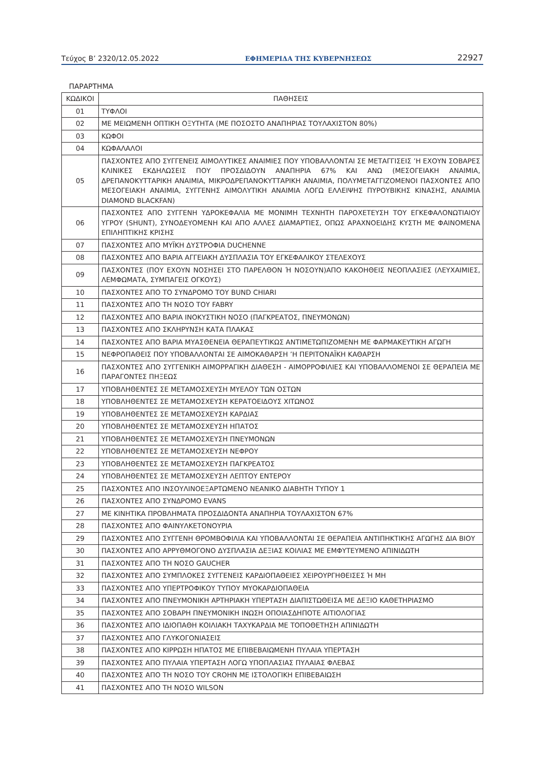Τεύχος Β’ 2320/12.05.2022 ΕΦΗΜΕΡΙΔΑ ΤΗΣ ΚΥΒΕΡΝΗΣΕΩΣ 22927
ΠΑΡΑΡΤΗΜΑ
| ΚΩΔΙΚΟΙ | ΠΑΘΗΣΕΙΣ |
| --- | --- |
| 01 | ΤΥΦΛΟΙ |
| 02 | ΜΕ ΜΕΙΩΜΕΝΗ ΟΠΤΙΚΗ ΟΞΥΤΗΤΑ (ΜΕ ΠΟΣΟΣΤΟ ΑΝΑΠΗΡΙΑΣ ΤΟΥΛΑΧΙΣΤΟΝ 80%) |
| 03 | ΚΩΦΟΙ |
| 04 | ΚΩΦΑΛΑΛΟΙ |
| 05 | ΠΑΣΧΟΝΤΕΣ ΑΠΟ ΣΥΓΓΕΝΕΙΣ ΑΙΜΟΛΥΤΙΚΕΣ ΑΝΑΙΜΙΕΣ ΠΟΥ ΥΠΟΒΑΛΛΟΝΤΑΙ ΣΕ ΜΕΤΑΓΓΙΣΕΙΣ ’Η ΕΧΟΥΝ ΣΟΒΑΡΕΣ ΚΛΙΝΙΚΕΣ ΕΚΔΗΛΩΣΕΙΣ ΠΟΥ ΠΡΟΣΔΙΔΟΥΝ ΑΝΑΠΗΡΙΑ 67% ΚΑΙ ΑΝΩ (ΜΕΣΟΓΕΙΑΚΗ ΑΝΑΙ­ΜΙΑ, ΔΡΕΠΑΝΟΚΥΤΤΑΡΙΚΗ ΑΝΑΙΜΙΑ, ΜΙΚΡΟΔΡΕΠΑΝΟΚΥΤΤΑΡΙΚΗ ΑΝΑΙΜΙΑ, ΠΟΛΥΜΕΤΑΓΓΙΖΟΜΕΝΟΙ ΠΑΣΧΟΝΤΕΣ ΑΠΟ ΜΕΣΟΓΕΙΑΚΗ ΑΝΑΙΜΙΑ, ΣΥΓΓΕΝΗΣ ΑΙΜΟΛΥΤΙΚΗ ΑΝΑΙΜΙΑ ΛΟΓΩ ΕΛΛΕΙΨΗΣ ΠΥΡΟΥ­ΒΙΚΗΣ ΚΙΝΑΣΗΣ, ΑΝΑΙΜΙΑ DIAMOND BLACKFAN) |
| 06 | ΠΑΣΧΟΝΤΕΣ ΑΠΟ ΣΥΓΓΕΝΗ ΥΔΡΟΚΕΦΑΛΙΑ ΜΕ ΜΟΝΙΜΗ ΤΕΧΝΗΤΗ ΠΑΡΟΧΕΤΕΥΣΗ ΤΟΥ ΕΓΚΕΦΑΛΟΝΩ­ΤΙΑΙΟΥ ΥΓΡΟΥ (SHUNT), ΣΥΝΟΔΕΥΟΜΕΝΗ ΚΑΙ ΑΠΟ ΑΛΛΕΣ ΔΙΑΜΑΡΤΙΕΣ, ΟΠΩΣ ΑΡΑΧΝΟΕΙΔΗΣ ΚΥΣΤΗ ΜΕ ΦΑΙΝΟΜΕΝΑ ΕΠΙΛΗΠΤΙΚΗΣ ΚΡΙΣΗΣ |
| 07 | ΠΑΣΧΟΝΤΕΣ ΑΠΟ ΜΥΪΚΗ ΔΥΣΤΡΟΦΙΑ DUCHENNE |
| 08 | ΠΑΣΧΟΝΤΕΣ ΑΠΟ ΒΑΡΙΑ ΑΓΓΕΙΑΚΗ ΔΥΣΠΛΑΣΙΑ ΤΟΥ ΕΓΚΕΦΑΛΙΚΟΥ ΣΤΕΛΕΧΟΥΣ |
| 09 | ΠΑΣΧΟΝΤΕΣ (ΠΟΥ ΕΧΟΥΝ ΝΟΣΗΣΕΙ ΣΤΟ ΠΑΡΕΛΘΟΝ Ή ΝΟΣΟΥΝ)ΑΠΟ ΚΑΚΟΗΘΕΙΣ ΝΕΟΠΛΑΣΙΕΣ (ΛΕΥ­ΧΑΙΜΙΕΣ, ΛΕΜΦΩΜΑΤΑ, ΣΥΜΠΑΓΕΙΣ ΟΓΚΟΥΣ) |
| 10 | ΠΑΣΧΟΝΤΕΣ ΑΠΟ ΤΟ ΣΥΝΔΡΟΜΟ ΤΟΥ BUND CHIARI |
| 11 | ΠΑΣΧΟΝΤΕΣ ΑΠΟ ΤΗ ΝΟΣΟ ΤΟΥ FABRY |
| 12 | ΠΑΣΧΟΝΤΕΣ ΑΠΟ ΒΑΡΙΑ ΙΝΟΚΥΣΤΙΚΗ ΝΟΣΟ (ΠΑΓΚΡΕΑΤΟΣ, ΠΝΕΥΜΟΝΩΝ) |
| 13 | ΠΑΣΧΟΝΤΕΣ ΑΠΟ ΣΚΛΗΡΥΝΣΗ ΚΑΤΑ ΠΛΑΚΑΣ |
| 14 | ΠΑΣΧΟΝΤΕΣ ΑΠΟ ΒΑΡΙΑ ΜΥΑΣΘΕΝΕΙΑ ΘΕΡΑΠΕΥΤΙΚΩΣ ΑΝΤΙΜΕΤΩΠΙΖΟΜΕΝΗ ΜΕ ΦΑΡΜΑΚΕΥΤΙΚΗ ΑΓΩΓΗ |
| 15 | ΝΕΦΡΟΠΑΘΕΙΣ ΠΟΥ ΥΠΟΒΑΛΛΟΝΤΑΙ ΣΕ ΑΙΜΟΚΑΘΑΡΣΗ ’Η ΠΕΡΙΤΟΝΑΪΚΗ ΚΑΘΑΡΣΗ |
| 16 | ΠΑΣΧΟΝΤΕΣ ΑΠΟ ΣΥΓΓΕΝΙΚΗ ΑΙΜΟΡΡΑΓΙΚΗ ΔΙΑΘΕΣΗ - ΑΙΜΟΡΡΟΦΙΛΙΕΣ ΚΑΙ ΥΠΟΒΑΛΛΟΜΕΝΟΙ ΣΕ ΘΕΡΑΠΕΙΑ ΜΕ ΠΑΡΑΓΟΝΤΕΣ ΠΗΞΕΩΣ |
| 17 | ΥΠΟΒΛΗΘΕΝΤΕΣ ΣΕ ΜΕΤΑΜΟΣΧΕΥΣΗ ΜΥΕΛΟΥ ΤΩΝ ΟΣΤΩΝ |
| 18 | ΥΠΟΒΛΗΘΕΝΤΕΣ ΣΕ ΜΕΤΑΜΟΣΧΕΥΣΗ ΚΕΡΑΤΟΕΙΔΟΥΣ ΧΙΤΩΝΟΣ |
| 19 | ΥΠΟΒΛΗΘΕΝΤΕΣ ΣΕ ΜΕΤΑΜΟΣΧΕΥΣΗ ΚΑΡΔΙΑΣ |
| 20 | ΥΠΟΒΛΗΘΕΝΤΕΣ ΣΕ ΜΕΤΑΜΟΣΧΕΥΣΗ ΗΠΑΤΟΣ |
| 21 | ΥΠΟΒΛΗΘΕΝΤΕΣ ΣΕ ΜΕΤΑΜΟΣΧΕΥΣΗ ΠΝΕΥΜΟΝΩΝ |
| 22 | ΥΠΟΒΛΗΘΕΝΤΕΣ ΣΕ ΜΕΤΑΜΟΣΧΕΥΣΗ ΝΕΦΡΟΥ |
| 23 | ΥΠΟΒΛΗΘΕΝΤΕΣ ΣΕ ΜΕΤΑΜΟΣΧΕΥΣΗ ΠΑΓΚΡΕΑΤΟΣ |
| 24 | ΥΠΟΒΛΗΘΕΝΤΕΣ ΣΕ ΜΕΤΑΜΟΣΧΕΥΣΗ ΛΕΠΤΟΥ ΕΝΤΕΡΟΥ |
| 25 | ΠΑΣΧΟΝΤΕΣ ΑΠΟ ΙΝΣΟΥΛΙΝΟΕΞΑΡΤΩΜΕΝΟ ΝΕΑΝΙΚΟ ΔΙΑΒΗΤΗ ΤΥΠΟΥ 1 |
| 26 | ΠΑΣΧΟΝΤΕΣ ΑΠΟ ΣΥΝΔΡΟΜΟ EVANS |
| 27 | ΜΕ ΚΙΝΗΤΙΚΑ ΠΡΟΒΛΗΜΑΤΑ ΠΡΟΣΔΙΔΟΝΤΑ ΑΝΑΠΗΡΙΑ ΤΟΥΛΑΧΙΣΤΟΝ 67% |
| 28 | ΠΑΣΧΟΝΤΕΣ ΑΠΟ ΦΑΙΝΥΛΚΕΤΟΝΟΥΡΙΑ |
| 29 | ΠΑΣΧΟΝΤΕΣ ΑΠΟ ΣΥΓΓΕΝΗ ΘΡΟΜΒΟΦΙΛΙΑ ΚΑΙ ΥΠΟΒΑΛΛΟΝΤΑΙ ΣΕ ΘΕΡΑΠΕΙΑ ΑΝΤΙΠΗΚΤΙΚΗΣ ΑΓΩΓΗΣ ΔΙΑ ΒΙΟΥ |
| 30 | ΠΑΣΧΟΝΤΕΣ ΑΠΟ ΑΡΡΥΘΜΟΓΟΝΟ ΔΥΣΠΛΑΣΙΑ ΔΕΞΙΑΣ ΚΟΙΛΙΑΣ ΜΕ ΕΜΦΥΤΕΥΜΕΝΟ ΑΠΙΝΙΔΩΤΗ |
| 31 | ΠΑΣΧΟΝΤΕΣ ΑΠΟ ΤΗ ΝΟΣΟ GAUCHER |
| 32 | ΠΑΣΧΟΝΤΕΣ ΑΠΟ ΣΥΜΠΛΟΚΕΣ ΣΥΓΓΕΝΕΙΣ ΚΑΡΔΙΟΠΑΘΕΙΕΣ ΧΕΙΡΟΥΡΓΗΘΕΙΣΕΣ Ή ΜΗ |
| 33 | ΠΑΣΧΟΝΤΕΣ ΑΠΟ ΥΠΕΡΤΡΟΦΙΚΟΥ ΤΥΠΟΥ ΜΥΟΚΑΡΔΙΟΠΑΘΕΙΑ |
| 34 | ΠΑΣΧΟΝΤΕΣ ΑΠΟ ΠΝΕΥΜΟΝΙΚΗ ΑΡΤΗΡΙΑΚΗ ΥΠΕΡΤΑΣΗ ΔΙΑΠΙΣΤΩΘΕΙΣΑ ΜΕ ΔΕΞΙΟ ΚΑΘΕΤΗΡΙΑΣΜΟ |
| 35 | ΠΑΣΧΟΝΤΕΣ ΑΠΟ ΣΟΒΑΡΗ ΠΝΕΥΜΟΝΙΚΗ ΙΝΩΣΗ ΟΠΟΙΑΣΔΗΠΟΤΕ ΑΙΤΙΟΛΟΓΙΑΣ |
| 36 | ΠΑΣΧΟΝΤΕΣ ΑΠΟ ΙΔΙΟΠΑΘΗ ΚΟΙΛΙΑΚΗ ΤΑΧΥΚΑΡΔΙΑ ΜΕ ΤΟΠΟΘΕΤΗΣΗ ΑΠΙΝΙΔΩΤΗ |
| 37 | ΠΑΣΧΟΝΤΕΣ ΑΠΟ ΓΛΥΚΟΓΟΝΙΑΣΕΙΣ |
| 38 | ΠΑΣΧΟΝΤΕΣ ΑΠΟ ΚΙΡΡΩΣΗ ΗΠΑΤΟΣ ΜΕ ΕΠΙΒΕΒΑΙΩΜΕΝΗ ΠΥΛΑΙΑ ΥΠΕΡΤΑΣΗ |
| 39 | ΠΑΣΧΟΝΤΕΣ ΑΠΟ ΠΥΛΑΙΑ ΥΠΕΡΤΑΣΗ ΛΟΓΩ ΥΠΟΠΛΑΣΙΑΣ ΠΥΛΑΙΑΣ ΦΛΕΒΑΣ |
| 40 | ΠΑΣΧΟΝΤΕΣ ΑΠΟ ΤΗ ΝΟΣΟ ΤΟΥ CROHN ΜΕ ΙΣΤΟΛΟΓΙΚΗ ΕΠΙΒΕΒΑΙΩΣΗ |
| 41 | ΠΑΣΧΟΝΤΕΣ ΑΠΟ ΤΗ ΝΟΣΟ WILSON |